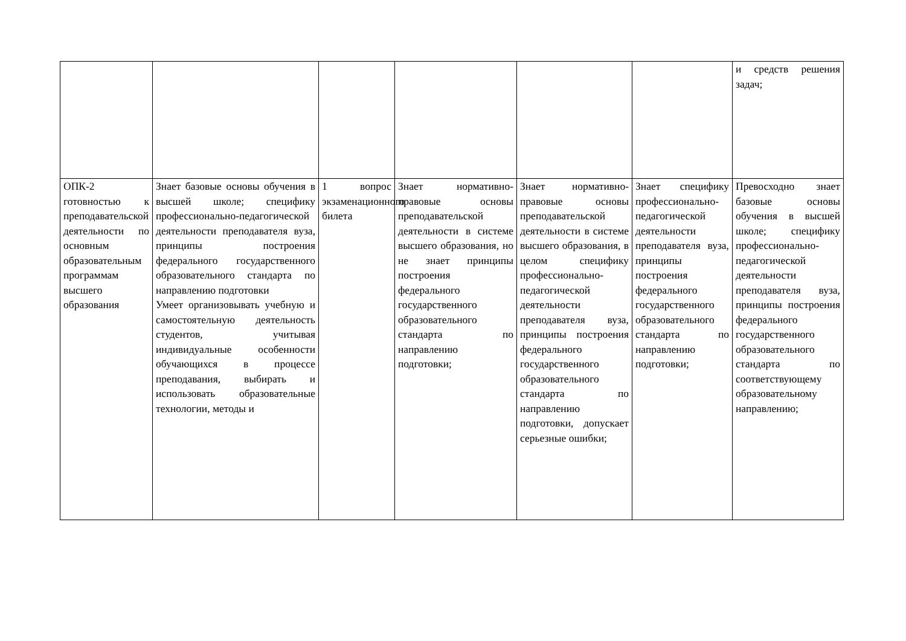| | | | | | | и средств решения задач; |
| ОПК-2 готовностью к преподавательской деятельности по основным образовательным программам высшего образования | Знает базовые основы обучения в высшей школе; специфику профессионально-педагогической деятельности преподавателя вуза, принципы построения федерального государственного образовательного стандарта по направлению подготовки Умеет организовывать учебную и самостоятельную деятельность студентов, учитывая индивидуальные особенности обучающихся в процессе преподавания, выбирать и использовать образовательные технологии, методы и | 1 вопрос экзаменационного билета | Знает нормативно-правовые основы преподавательской деятельности в системе высшего образования, но не знает принципы построения федерального государственного образовательного стандарта по направлению подготовки; | Знает нормативно-правовые основы преподавательской деятельности в системе высшего образования, в целом специфику профессионально-педагогической деятельности преподавателя вуза, принципы построения федерального государственного образовательного стандарта по направлению подготовки, допускает серьезные ошибки; | Знает специфику профессионально-педагогической деятельности преподавателя вуза, принципы построения федерального государственного образовательного стандарта по направлению подготовки; | Превосходно знает базовые основы обучения в высшей школе; специфику профессионально-педагогической деятельности преподавателя вуза, принципы построения федерального государственного образовательного стандарта по соответствующему образовательному направлению; |